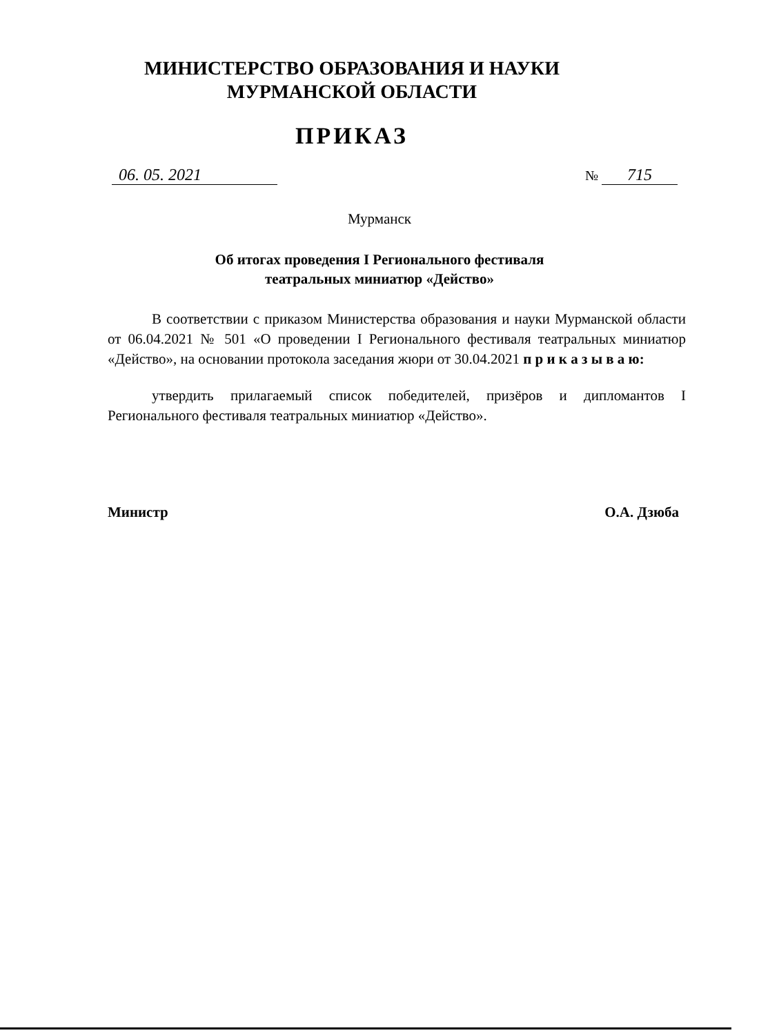МИНИСТЕРСТВО ОБРАЗОВАНИЯ И НАУКИ
МУРМАНСКОЙ ОБЛАСТИ
ПРИКАЗ
06. 05. 2021
№ 715
Мурманск
Об итогах проведения I Регионального фестиваля
театральных миниатюр «Действо»
В соответствии с приказом Министерства образования и науки Мурманской области от 06.04.2021 № 501 «О проведении I Регионального фестиваля театральных миниатюр «Действо», на основании протокола заседания жюри от 30.04.2021 п р и к а з ы в а ю:
утвердить прилагаемый список победителей, призёров и дипломантов I Регионального фестиваля театральных миниатюр «Действо».
Министр О.А. Дзюба